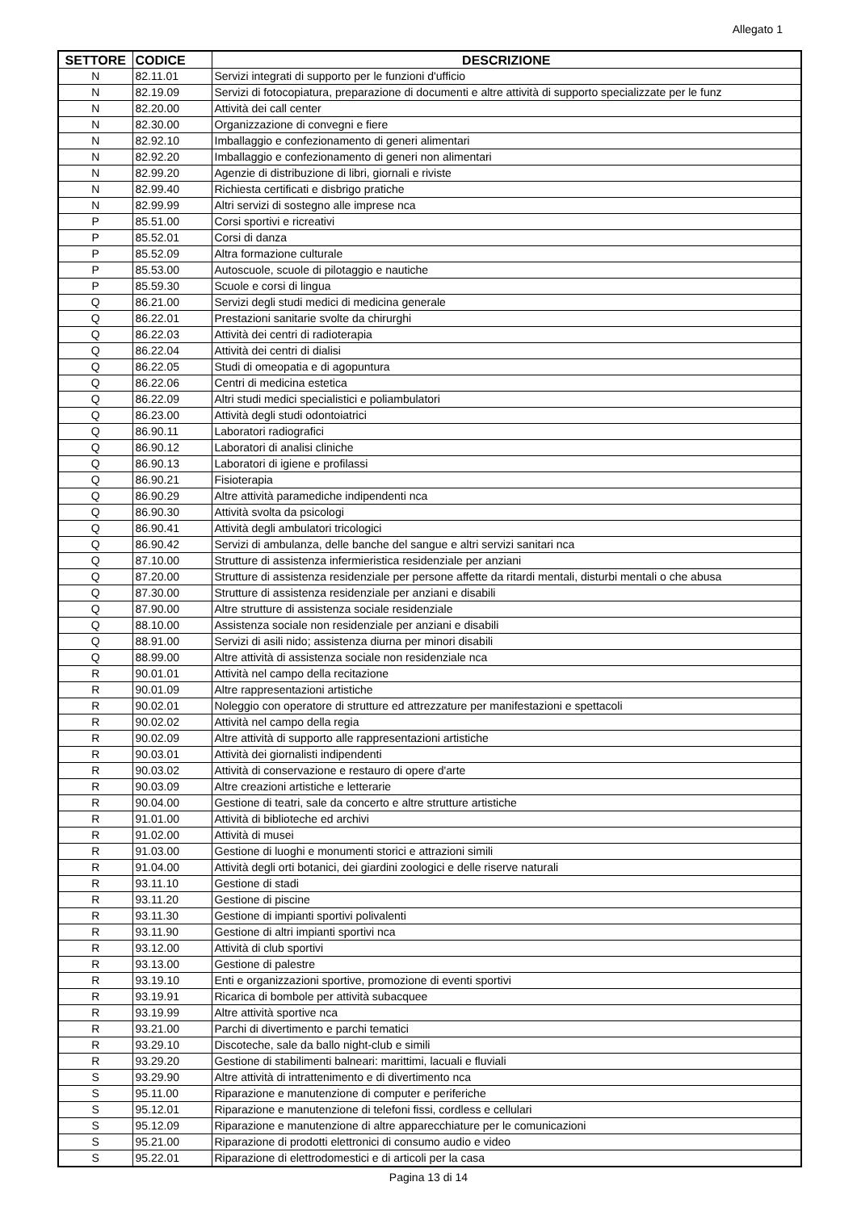Allegato 1
| SETTORE | CODICE | DESCRIZIONE |
| --- | --- | --- |
| N | 82.11.01 | Servizi integrati di supporto per le funzioni d'ufficio |
| N | 82.19.09 | Servizi di fotocopiatura, preparazione di documenti e altre attività di supporto specializzate per le funz |
| N | 82.20.00 | Attività dei call center |
| N | 82.30.00 | Organizzazione di convegni e fiere |
| N | 82.92.10 | Imballaggio e confezionamento di generi alimentari |
| N | 82.92.20 | Imballaggio e confezionamento di generi non alimentari |
| N | 82.99.20 | Agenzie di distribuzione di libri, giornali e riviste |
| N | 82.99.40 | Richiesta certificati e disbrigo pratiche |
| N | 82.99.99 | Altri servizi di sostegno alle imprese nca |
| P | 85.51.00 | Corsi sportivi e ricreativi |
| P | 85.52.01 | Corsi di danza |
| P | 85.52.09 | Altra formazione culturale |
| P | 85.53.00 | Autoscuole, scuole di pilotaggio e nautiche |
| P | 85.59.30 | Scuole e corsi di lingua |
| Q | 86.21.00 | Servizi degli studi medici di medicina generale |
| Q | 86.22.01 | Prestazioni sanitarie svolte da chirurghi |
| Q | 86.22.03 | Attività dei centri di radioterapia |
| Q | 86.22.04 | Attività dei centri di dialisi |
| Q | 86.22.05 | Studi di omeopatia e di agopuntura |
| Q | 86.22.06 | Centri di medicina estetica |
| Q | 86.22.09 | Altri studi medici specialistici e poliambulatori |
| Q | 86.23.00 | Attività degli studi odontoiatrici |
| Q | 86.90.11 | Laboratori radiografici |
| Q | 86.90.12 | Laboratori di analisi cliniche |
| Q | 86.90.13 | Laboratori di igiene e profilassi |
| Q | 86.90.21 | Fisioterapia |
| Q | 86.90.29 | Altre attività paramediche indipendenti nca |
| Q | 86.90.30 | Attività svolta da psicologi |
| Q | 86.90.41 | Attività degli ambulatori tricologici |
| Q | 86.90.42 | Servizi di ambulanza, delle banche del sangue e altri servizi sanitari nca |
| Q | 87.10.00 | Strutture di assistenza infermieristica residenziale per anziani |
| Q | 87.20.00 | Strutture di assistenza residenziale per persone affette da ritardi mentali, disturbi mentali o che abusa |
| Q | 87.30.00 | Strutture di assistenza residenziale per anziani e disabili |
| Q | 87.90.00 | Altre strutture di assistenza sociale residenziale |
| Q | 88.10.00 | Assistenza sociale non residenziale per anziani e disabili |
| Q | 88.91.00 | Servizi di asili nido; assistenza diurna per minori disabili |
| Q | 88.99.00 | Altre attività di assistenza sociale non residenziale nca |
| R | 90.01.01 | Attività nel campo della recitazione |
| R | 90.01.09 | Altre rappresentazioni artistiche |
| R | 90.02.01 | Noleggio con operatore di strutture ed attrezzature per manifestazioni e spettacoli |
| R | 90.02.02 | Attività nel campo della regia |
| R | 90.02.09 | Altre attività di supporto alle rappresentazioni artistiche |
| R | 90.03.01 | Attività dei giornalisti indipendenti |
| R | 90.03.02 | Attività di conservazione e restauro di opere d'arte |
| R | 90.03.09 | Altre creazioni artistiche e letterarie |
| R | 90.04.00 | Gestione di teatri, sale da concerto e altre strutture artistiche |
| R | 91.01.00 | Attività di biblioteche ed archivi |
| R | 91.02.00 | Attività di musei |
| R | 91.03.00 | Gestione di luoghi e monumenti storici e attrazioni simili |
| R | 91.04.00 | Attività degli orti botanici, dei giardini zoologici e delle riserve naturali |
| R | 93.11.10 | Gestione di stadi |
| R | 93.11.20 | Gestione di piscine |
| R | 93.11.30 | Gestione di impianti sportivi polivalenti |
| R | 93.11.90 | Gestione di altri impianti sportivi nca |
| R | 93.12.00 | Attività di club sportivi |
| R | 93.13.00 | Gestione di palestre |
| R | 93.19.10 | Enti e organizzazioni sportive, promozione di eventi sportivi |
| R | 93.19.91 | Ricarica di bombole per attività subacquee |
| R | 93.19.99 | Altre attività sportive nca |
| R | 93.21.00 | Parchi di divertimento e parchi tematici |
| R | 93.29.10 | Discoteche, sale da ballo night-club e simili |
| R | 93.29.20 | Gestione di stabilimenti balneari: marittimi, lacuali e fluviali |
| S | 93.29.90 | Altre attività di intrattenimento e di divertimento nca |
| S | 95.11.00 | Riparazione e manutenzione di computer e periferiche |
| S | 95.12.01 | Riparazione e manutenzione di telefoni fissi, cordless e cellulari |
| S | 95.12.09 | Riparazione e manutenzione di altre apparecchiature per le comunicazioni |
| S | 95.21.00 | Riparazione di prodotti elettronici di consumo audio e video |
| S | 95.22.01 | Riparazione di elettrodomestici e di articoli per la casa |
Pagina 13 di 14